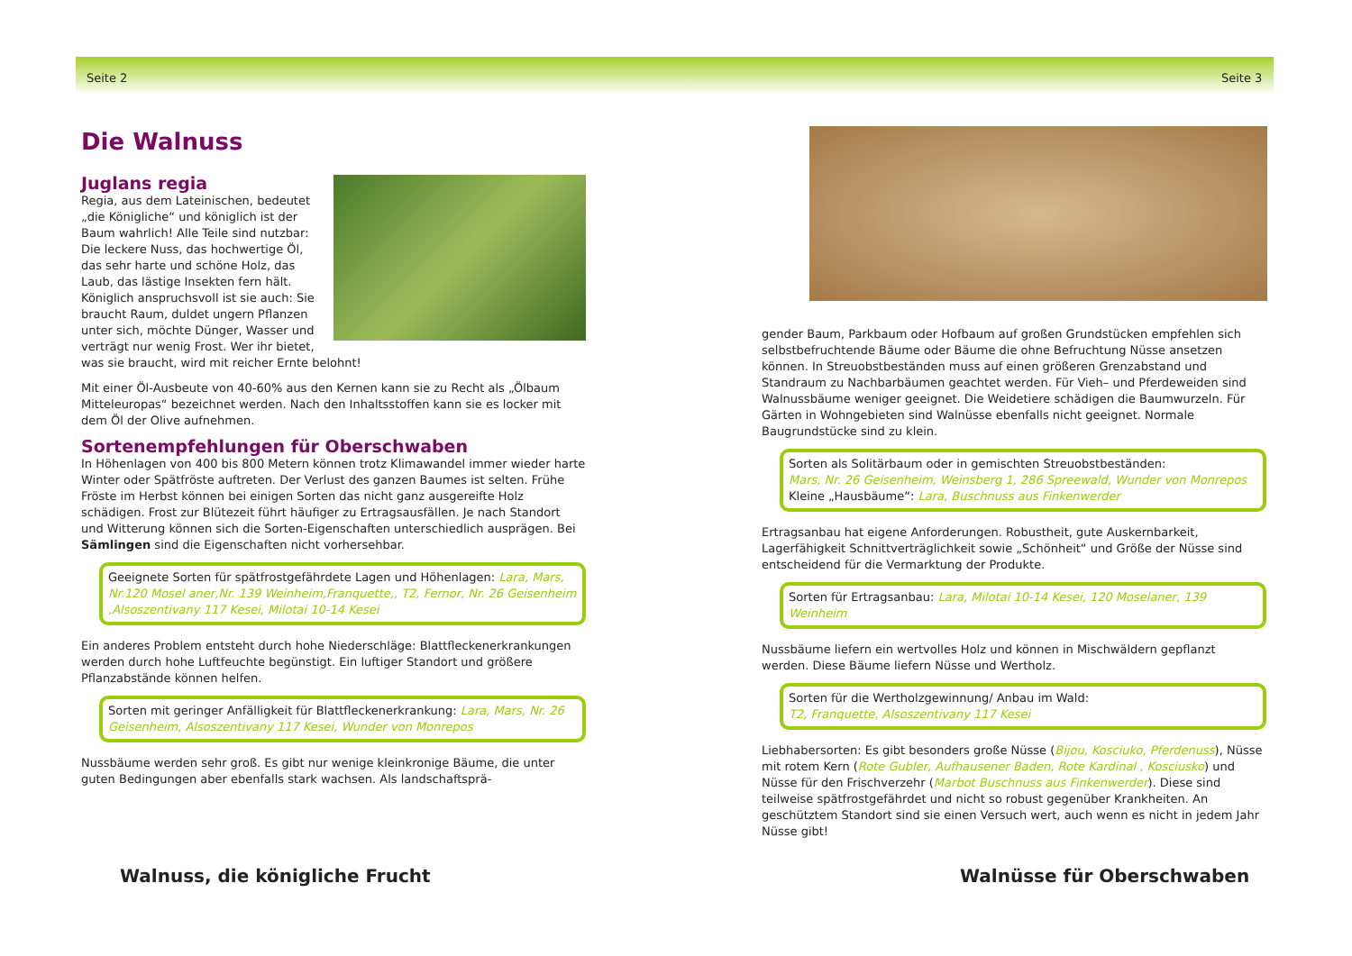Seite 2 Seite 3
Die Walnuss
Juglans regia
Regia, aus dem Lateinischen, bedeutet „die Königliche“ und königlich ist der Baum wahrlich! Alle Teile sind nutzbar: Die leckere Nuss, das hochwertige Öl, das sehr harte und schöne Holz, das Laub, das lästige Insekten fern hält. Königlich anspruchsvoll ist sie auch: Sie braucht Raum, duldet ungern Pflanzen unter sich, möchte Dünger, Wasser und verträgt nur wenig Frost. Wer ihr bietet, was sie braucht, wird mit reicher Ernte belohnt!
Mit einer Öl-Ausbeute von 40-60% aus den Kernen kann sie zu Recht als „Ölbaum Mitteleuropas“ bezeichnet werden. Nach den Inhaltsstoffen kann sie es locker mit dem Öl der Olive aufnehmen.
Sortenempfehlungen für Oberschwaben
In Höhenlagen von 400 bis 800 Metern können trotz Klimawandel immer wieder harte Winter oder Spätfröste auftreten. Der Verlust des ganzen Baumes ist selten. Frühe Fröste im Herbst können bei einigen Sorten das nicht ganz ausgereifte Holz schädigen. Frost zur Blütezeit führt häufiger zu Ertragsausfällen. Je nach Standort und Witterung können sich die Sorten-Eigenschaften unterschiedlich ausprägen. Bei Sämlingen sind die Eigenschaften nicht vorhersehbar.
Geeignete Sorten für spätfrostgefährdete Lagen und Höhenlagen: Lara, Mars, Nr.120 Mosel aner,Nr. 139 Weinheim,Franquette,, T2, Fernor, Nr. 26 Geisenheim ,Alsoszentivany 117 Kesei, Milotai 10-14 Kesei
Ein anderes Problem entsteht durch hohe Niederschläge: Blattfleckenerkrankungen werden durch hohe Luftfeuchte begünstigt. Ein luftiger Standort und größere Pflanzabstände können helfen.
Sorten mit geringer Anfälligkeit für Blattfleckenerkrankung: Lara, Mars, Nr. 26 Geisenheim, Alsoszentivany 117 Kesei, Wunder von Monrepos
Nussbäume werden sehr groß. Es gibt nur wenige kleinkronige Bäume, die unter guten Bedingungen aber ebenfalls stark wachsen. Als landschaftsprä-
gender Baum, Parkbaum oder Hofbaum auf großen Grundstücken empfehlen sich selbstbefruchtende Bäume oder Bäume die ohne Befruchtung Nüsse ansetzen können. In Streuobstbeständen muss auf einen größeren Grenzabstand und Standraum zu Nachbarbäumen geachtet werden. Für Vieh– und Pferdeweiden sind Walnussbäume weniger geeignet. Die Weidetiere schädigen die Baumwurzeln. Für Gärten in Wohngebieten sind Walnüsse ebenfalls nicht geeignet. Normale Baugrundstücke sind zu klein.
Sorten als Solitärbaum oder in gemischten Streuobstbeständen:
Mars, Nr. 26 Geisenheim, Weinsberg 1, 286 Spreewald, Wunder von Monrepos
Kleine „Hausbäume“: Lara, Buschnuss aus Finkenwerder
Ertragsanbau hat eigene Anforderungen. Robustheit, gute Auskernbarkeit, Lagerfähigkeit Schnittverträglichkeit sowie „Schönheit“ und Größe der Nüsse sind entscheidend für die Vermarktung der Produkte.
Sorten für Ertragsanbau: Lara, Milotai 10-14 Kesei, 120 Moselaner, 139 Weinheim
Nussbäume liefern ein wertvolles Holz und können in Mischwäldern gepflanzt werden. Diese Bäume liefern Nüsse und Wertholz.
Sorten für die Wertholzgewinnung/ Anbau im Wald:
T2, Franquette, Alsoszentivany 117 Kesei
Liebhabersorten: Es gibt besonders große Nüsse (Bijou, Kosciuko, Pferdenuss), Nüsse mit rotem Kern (Rote Gubler, Aufhausener Baden, Rote Kardinal , Kosciusko) und Nüsse für den Frischverzehr (Marbot Buschnuss aus Finkenwerder). Diese sind teilweise spätfrostgefährdet und nicht so robust gegenüber Krankheiten. An geschütztem Standort sind sie einen Versuch wert, auch wenn es nicht in jedem Jahr Nüsse gibt!
Walnuss, die königliche Frucht Walnüsse für Oberschwaben